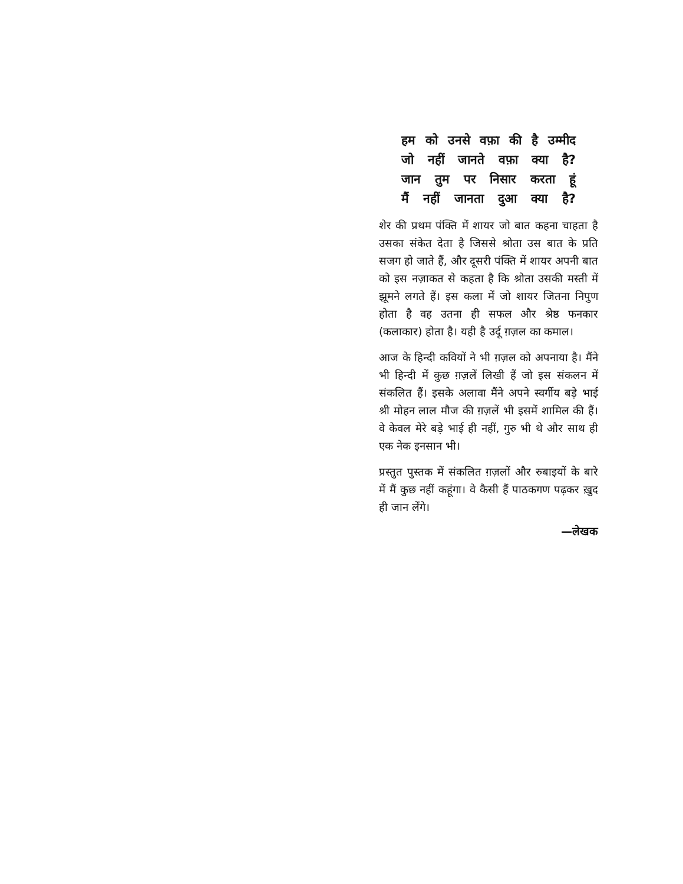हम को उनसे वफ़ा की है उम्मीद
जो नहीं जानते वफ़ा क्या है?
जान तुम पर निसार करता हूं
मैं नहीं जानता दुआ क्या है?
शेर की प्रथम पंक्ति में शायर जो बात कहना चाहता है उसका संकेत देता है जिससे श्रोता उस बात के प्रति सजग हो जाते हैं, और दूसरी पंक्ति में शायर अपनी बात को इस नज़ाकत से कहता है कि श्रोता उसकी मस्ती में झूमने लगते हैं। इस कला में जो शायर जितना निपुण होता है वह उतना ही सफल और श्रेष्ठ फनकार (कलाकार) होता है। यही है उर्दू ग़ज़ल का कमाल।
आज के हिन्दी कवियों ने भी ग़ज़ल को अपनाया है। मैंने भी हिन्दी में कुछ ग़ज़लें लिखी हैं जो इस संकलन में संकलित हैं। इसके अलावा मैंने अपने स्वर्गीय बड़े भाई श्री मोहन लाल मौज की ग़ज़लें भी इसमें शामिल की हैं। वे केवल मेरे बड़े भाई ही नहीं, गुरु भी थे और साथ ही एक नेक इनसान भी।
प्रस्तुत पुस्तक में संकलित ग़ज़लों और रुबाइयों के बारे में मैं कुछ नहीं कहूंगा। वे कैसी हैं पाठकगण पढ़कर ख़ुद ही जान लेंगे।
—लेखक